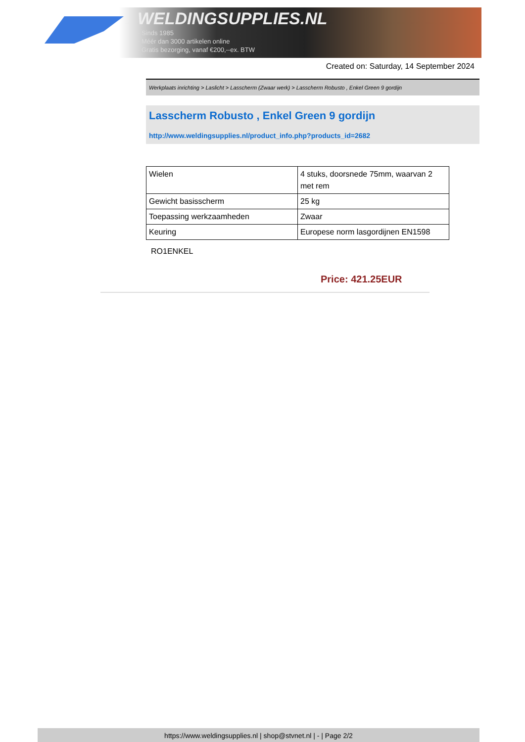WELDINGSUPPLIES.NL
- Sinds 1985
- Méér dan 3000 artikelen online
- Gratis bezorging, vanaf €200,--ex. BTW
Created on: Saturday, 14 September 2024
Werkplaats inrichting > Laslicht > Lasscherm (Zwaar werk) > Lasscherm Robusto , Enkel Green 9 gordijn
Lasscherm Robusto , Enkel Green 9 gordijn
http://www.weldingsupplies.nl/product_info.php?products_id=2682
| Wielen | 4 stuks, doorsnede 75mm, waarvan 2 met rem |
| Gewicht basisscherm | 25 kg |
| Toepassing werkzaamheden | Zwaar |
| Keuring | Europese norm lasgordijnen EN1598 |
RO1ENKEL
Price: 421.25EUR
https://www.weldingsupplies.nl | shop@stvnet.nl | - | Page 2/2